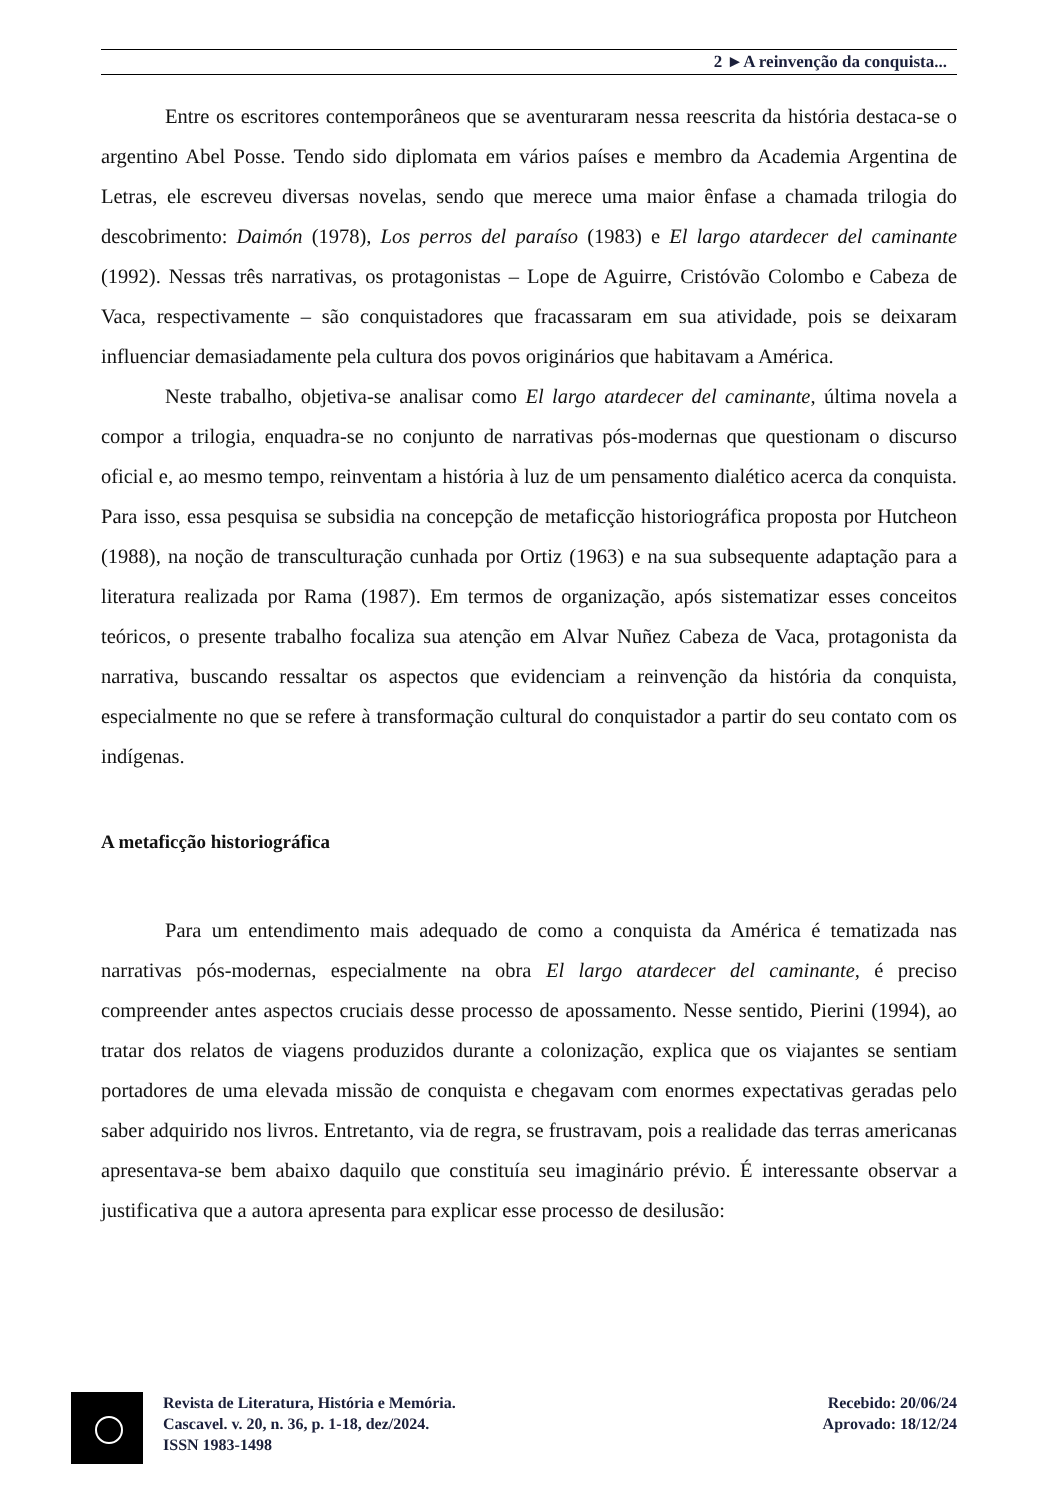2 ►A reinvenção da conquista...
Entre os escritores contemporâneos que se aventuraram nessa reescrita da história destaca-se o argentino Abel Posse. Tendo sido diplomata em vários países e membro da Academia Argentina de Letras, ele escreveu diversas novelas, sendo que merece uma maior ênfase a chamada trilogia do descobrimento: Daimón (1978), Los perros del paraíso (1983) e El largo atardecer del caminante (1992). Nessas três narrativas, os protagonistas – Lope de Aguirre, Cristóvão Colombo e Cabeza de Vaca, respectivamente – são conquistadores que fracassaram em sua atividade, pois se deixaram influenciar demasiadamente pela cultura dos povos originários que habitavam a América.
Neste trabalho, objetiva-se analisar como El largo atardecer del caminante, última novela a compor a trilogia, enquadra-se no conjunto de narrativas pós-modernas que questionam o discurso oficial e, ao mesmo tempo, reinventam a história à luz de um pensamento dialético acerca da conquista. Para isso, essa pesquisa se subsidia na concepção de metaficção historiográfica proposta por Hutcheon (1988), na noção de transculturação cunhada por Ortiz (1963) e na sua subsequente adaptação para a literatura realizada por Rama (1987). Em termos de organização, após sistematizar esses conceitos teóricos, o presente trabalho focaliza sua atenção em Alvar Nuñez Cabeza de Vaca, protagonista da narrativa, buscando ressaltar os aspectos que evidenciam a reinvenção da história da conquista, especialmente no que se refere à transformação cultural do conquistador a partir do seu contato com os indígenas.
A metaficção historiográfica
Para um entendimento mais adequado de como a conquista da América é tematizada nas narrativas pós-modernas, especialmente na obra El largo atardecer del caminante, é preciso compreender antes aspectos cruciais desse processo de apossamento. Nesse sentido, Pierini (1994), ao tratar dos relatos de viagens produzidos durante a colonização, explica que os viajantes se sentiam portadores de uma elevada missão de conquista e chegavam com enormes expectativas geradas pelo saber adquirido nos livros. Entretanto, via de regra, se frustravam, pois a realidade das terras americanas apresentava-se bem abaixo daquilo que constituía seu imaginário prévio. É interessante observar a justificativa que a autora apresenta para explicar esse processo de desilusão:
Revista de Literatura, História e Memória.
Cascavel. v. 20, n. 36, p. 1-18, dez/2024.
ISSN 1983-1498
Recebido: 20/06/24
Aprovado: 18/12/24